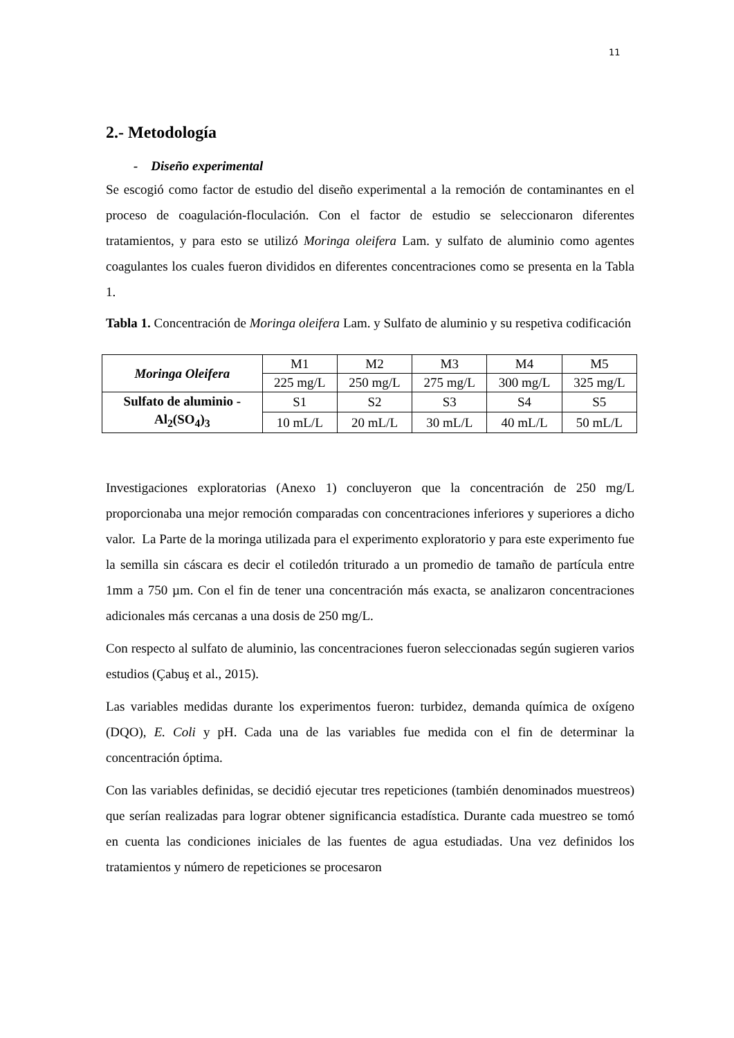11
2.- Metodología
- Diseño experimental
Se escogió como factor de estudio del diseño experimental a la remoción de contaminantes en el proceso de coagulación-floculación. Con el factor de estudio se seleccionaron diferentes tratamientos, y para esto se utilizó Moringa oleifera Lam. y sulfato de aluminio como agentes coagulantes los cuales fueron divididos en diferentes concentraciones como se presenta en la Tabla 1.
Tabla 1. Concentración de Moringa oleifera Lam. y Sulfato de aluminio y su respetiva codificación
| Moringa Oleifera | M1 | M2 | M3 | M4 | M5 |
| | 225 mg/L | 250 mg/L | 275 mg/L | 300 mg/L | 325 mg/L |
| Sulfato de aluminio - Al<sub>2</sub>(SO<sub>4</sub>)<sub>3</sub> | S1 | S2 | S3 | S4 | S5 |
| | 10 mL/L | 20 mL/L | 30 mL/L | 40 mL/L | 50 mL/L |
Investigaciones exploratorias (Anexo 1) concluyeron que la concentración de 250 mg/L proporcionaba una mejor remoción comparadas con concentraciones inferiores y superiores a dicho valor. La Parte de la moringa utilizada para el experimento exploratorio y para este experimento fue la semilla sin cáscara es decir el cotiledón triturado a un promedio de tamaño de partícula entre 1mm a 750 µm. Con el fin de tener una concentración más exacta, se analizaron concentraciones adicionales más cercanas a una dosis de 250 mg/L.
Con respecto al sulfato de aluminio, las concentraciones fueron seleccionadas según sugieren varios estudios (Çabuş et al., 2015).
Las variables medidas durante los experimentos fueron: turbidez, demanda química de oxígeno (DQO), E. Coli y pH. Cada una de las variables fue medida con el fin de determinar la concentración óptima.
Con las variables definidas, se decidió ejecutar tres repeticiones (también denominados muestreos) que serían realizadas para lograr obtener significancia estadística. Durante cada muestreo se tomó en cuenta las condiciones iniciales de las fuentes de agua estudiadas. Una vez definidos los tratamientos y número de repeticiones se procesaron